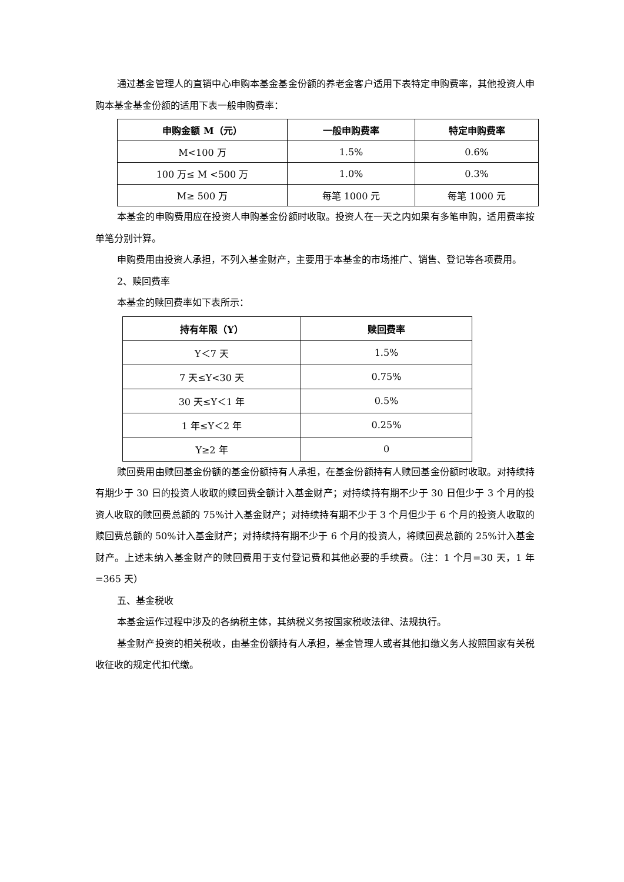通过基金管理人的直销中心申购本基金基金份额的养老金客户适用下表特定申购费率，其他投资人申购本基金基金份额的适用下表一般申购费率：
| 申购金额 M（元） | 一般申购费率 | 特定申购费率 |
| --- | --- | --- |
| M<100 万 | 1.5% | 0.6% |
| 100 万≤ M <500 万 | 1.0% | 0.3% |
| M≥ 500 万 | 每笔 1000 元 | 每笔 1000 元 |
本基金的申购费用应在投资人申购基金份额时收取。投资人在一天之内如果有多笔申购，适用费率按单笔分别计算。
申购费用由投资人承担，不列入基金财产，主要用于本基金的市场推广、销售、登记等各项费用。
2、赎回费率
本基金的赎回费率如下表所示：
| 持有年限（Y） | 赎回费率 |
| --- | --- |
| Y＜7 天 | 1.5% |
| 7 天≤Y<30 天 | 0.75% |
| 30 天≤Y＜1 年 | 0.5% |
| 1 年≤Y＜2 年 | 0.25% |
| Y≥2 年 | 0 |
赎回费用由赎回基金份额的基金份额持有人承担，在基金份额持有人赎回基金份额时收取。对持续持有期少于 30 日的投资人收取的赎回费全额计入基金财产；对持续持有期不少于 30 日但少于 3 个月的投资人收取的赎回费总额的 75%计入基金财产；对持续持有期不少于 3 个月但少于 6 个月的投资人收取的赎回费总额的 50%计入基金财产；对持续持有期不少于 6 个月的投资人，将赎回费总额的 25%计入基金财产。上述未纳入基金财产的赎回费用于支付登记费和其他必要的手续费。（注：1 个月=30 天，1 年=365 天）
五、基金税收
本基金运作过程中涉及的各纳税主体，其纳税义务按国家税收法律、法规执行。
基金财产投资的相关税收，由基金份额持有人承担，基金管理人或者其他扣缴义务人按照国家有关税收征收的规定代扣代缴。